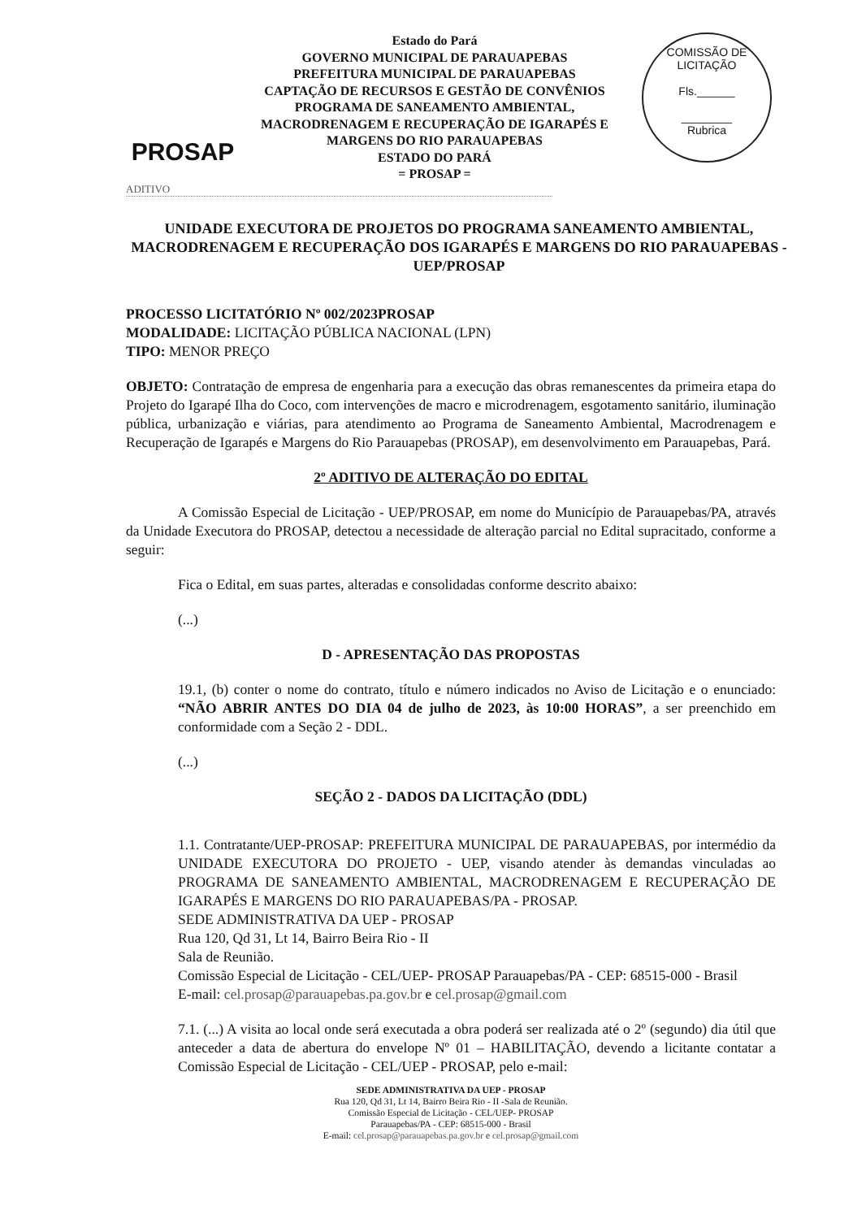PROSAP
Estado do Pará
GOVERNO MUNICIPAL DE PARAUAPEBAS
PREFEITURA MUNICIPAL DE PARAUAPEBAS
CAPTAÇÃO DE RECURSOS E GESTÃO DE CONVÊNIOS
PROGRAMA DE SANEAMENTO AMBIENTAL, MACRODRENAGEM E RECUPERAÇÃO DE IGARAPÉS E MARGENS DO RIO PARAUAPEBAS
ESTADO DO PARÁ
= PROSAP =
COMISSÃO DE LICITAÇÃO
Fls.______
________
Rubrica
ADITIVO
UNIDADE EXECUTORA DE PROJETOS DO PROGRAMA SANEAMENTO AMBIENTAL, MACRODRENAGEM E RECUPERAÇÃO DOS IGARAPÉS E MARGENS DO RIO PARAUAPEBAS - UEP/PROSAP
PROCESSO LICITATÓRIO Nº 002/2023PROSAP
MODALIDADE: LICITAÇÃO PÚBLICA NACIONAL (LPN)
TIPO: MENOR PREÇO
OBJETO: Contratação de empresa de engenharia para a execução das obras remanescentes da primeira etapa do Projeto do Igarapé Ilha do Coco, com intervenções de macro e microdrenagem, esgotamento sanitário, iluminação pública, urbanização e viárias, para atendimento ao Programa de Saneamento Ambiental, Macrodrenagem e Recuperação de Igarapés e Margens do Rio Parauapebas (PROSAP), em desenvolvimento em Parauapebas, Pará.
2º ADITIVO DE ALTERAÇÃO DO EDITAL
A Comissão Especial de Licitação - UEP/PROSAP, em nome do Município de Parauapebas/PA, através da Unidade Executora do PROSAP, detectou a necessidade de alteração parcial no Edital supracitado, conforme a seguir:
Fica o Edital, em suas partes, alteradas e consolidadas conforme descrito abaixo:
(...)
D - APRESENTAÇÃO DAS PROPOSTAS
19.1, (b) conter o nome do contrato, título e número indicados no Aviso de Licitação e o enunciado: “NÃO ABRIR ANTES DO DIA 04 de julho de 2023, às 10:00 HORAS”, a ser preenchido em conformidade com a Seção 2 - DDL.
(...)
SEÇÃO 2 - DADOS DA LICITAÇÃO (DDL)
1.1. Contratante/UEP-PROSAP: PREFEITURA MUNICIPAL DE PARAUAPEBAS, por intermédio da UNIDADE EXECUTORA DO PROJETO - UEP, visando atender às demandas vinculadas ao PROGRAMA DE SANEAMENTO AMBIENTAL, MACRODRENAGEM E RECUPERAÇÃO DE IGARAPÉS E MARGENS DO RIO PARAUAPEBAS/PA - PROSAP.
SEDE ADMINISTRATIVA DA UEP - PROSAP
Rua 120, Qd 31, Lt 14, Bairro Beira Rio - II
Sala de Reunião.
Comissão Especial de Licitação - CEL/UEP- PROSAP Parauapebas/PA - CEP: 68515-000 - Brasil
E-mail: cel.prosap@parauapebas.pa.gov.br e cel.prosap@gmail.com
7.1. (...) A visita ao local onde será executada a obra poderá ser realizada até o 2º (segundo) dia útil que anteceder a data de abertura do envelope Nº 01 – HABILITAÇÃO, devendo a licitante contatar a Comissão Especial de Licitação - CEL/UEP - PROSAP, pelo e-mail:
SEDE ADMINISTRATIVA DA UEP - PROSAP
Rua 120, Qd 31, Lt 14, Bairro Beira Rio - II -Sala de Reunião.
Comissão Especial de Licitação - CEL/UEP- PROSAP
Parauapebas/PA - CEP: 68515-000 - Brasil
E-mail: cel.prosap@parauapebas.pa.gov.br e cel.prosap@gmail.com